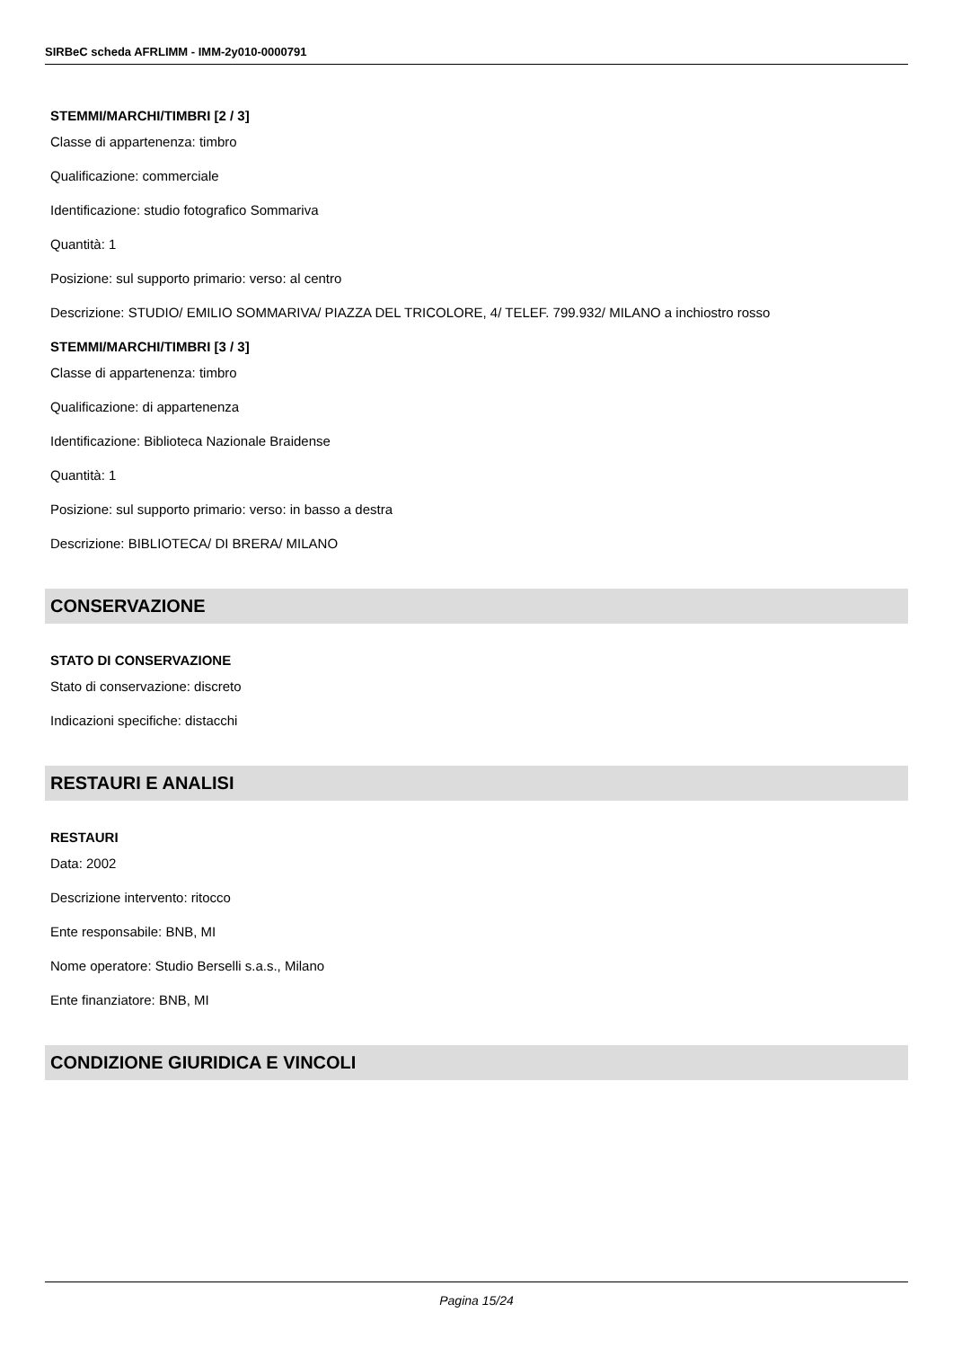SIRBeC scheda AFRLIMM - IMM-2y010-0000791
STEMMI/MARCHI/TIMBRI [2 / 3]
Classe di appartenenza: timbro
Qualificazione: commerciale
Identificazione: studio fotografico Sommariva
Quantità: 1
Posizione: sul supporto primario: verso: al centro
Descrizione: STUDIO/ EMILIO SOMMARIVA/ PIAZZA DEL TRICOLORE, 4/ TELEF. 799.932/ MILANO a inchiostro rosso
STEMMI/MARCHI/TIMBRI [3 / 3]
Classe di appartenenza: timbro
Qualificazione: di appartenenza
Identificazione: Biblioteca Nazionale Braidense
Quantità: 1
Posizione: sul supporto primario: verso: in basso a destra
Descrizione: BIBLIOTECA/ DI BRERA/ MILANO
CONSERVAZIONE
STATO DI CONSERVAZIONE
Stato di conservazione: discreto
Indicazioni specifiche: distacchi
RESTAURI E ANALISI
RESTAURI
Data: 2002
Descrizione intervento: ritocco
Ente responsabile: BNB, MI
Nome operatore: Studio Berselli s.a.s., Milano
Ente finanziatore: BNB, MI
CONDIZIONE GIURIDICA E VINCOLI
Pagina 15/24